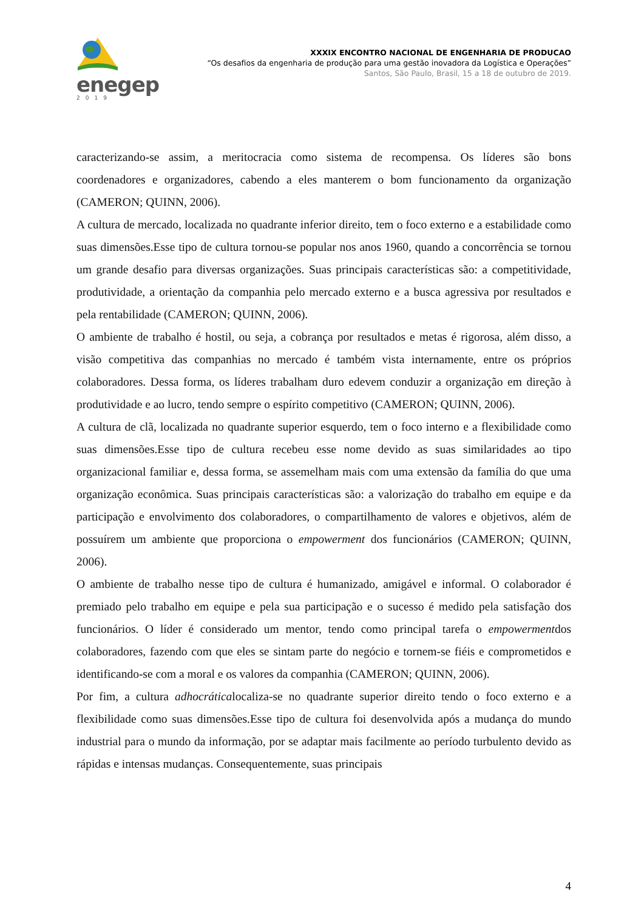enegep
2019
XXXIX ENCONTRO NACIONAL DE ENGENHARIA DE PRODUCAO
“Os desafios da engenharia de produção para uma gestão inovadora da Logística e Operações”
Santos, São Paulo, Brasil, 15 a 18 de outubro de 2019.
caracterizando-se assim, a meritocracia como sistema de recompensa. Os líderes são bons coordenadores e organizadores, cabendo a eles manterem o bom funcionamento da organização (CAMERON; QUINN, 2006).
A cultura de mercado, localizada no quadrante inferior direito, tem o foco externo e a estabilidade como suas dimensões.Esse tipo de cultura tornou-se popular nos anos 1960, quando a concorrência se tornou um grande desafio para diversas organizações. Suas principais características são: a competitividade, produtividade, a orientação da companhia pelo mercado externo e a busca agressiva por resultados e pela rentabilidade (CAMERON; QUINN, 2006).
O ambiente de trabalho é hostil, ou seja, a cobrança por resultados e metas é rigorosa, além disso, a visão competitiva das companhias no mercado é também vista internamente, entre os próprios colaboradores. Dessa forma, os líderes trabalham duro edevem conduzir a organização em direção à produtividade e ao lucro, tendo sempre o espírito competitivo (CAMERON; QUINN, 2006).
A cultura de clã, localizada no quadrante superior esquerdo, tem o foco interno e a flexibilidade como suas dimensões.Esse tipo de cultura recebeu esse nome devido as suas similaridades ao tipo organizacional familiar e, dessa forma, se assemelham mais com uma extensão da família do que uma organização econômica. Suas principais características são: a valorização do trabalho em equipe e da participação e envolvimento dos colaboradores, o compartilhamento de valores e objetivos, além de possuírem um ambiente que proporciona o empowerment dos funcionários (CAMERON; QUINN, 2006).
O ambiente de trabalho nesse tipo de cultura é humanizado, amigável e informal. O colaborador é premiado pelo trabalho em equipe e pela sua participação e o sucesso é medido pela satisfação dos funcionários. O líder é considerado um mentor, tendo como principal tarefa o empowermentdos colaboradores, fazendo com que eles se sintam parte do negócio e tornem-se fiéis e comprometidos e identificando-se com a moral e os valores da companhia (CAMERON; QUINN, 2006).
Por fim, a cultura adhocráticalocaliza-se no quadrante superior direito tendo o foco externo e a flexibilidade como suas dimensões.Esse tipo de cultura foi desenvolvida após a mudança do mundo industrial para o mundo da informação, por se adaptar mais facilmente ao período turbulento devido as rápidas e intensas mudanças. Consequentemente, suas principais
4